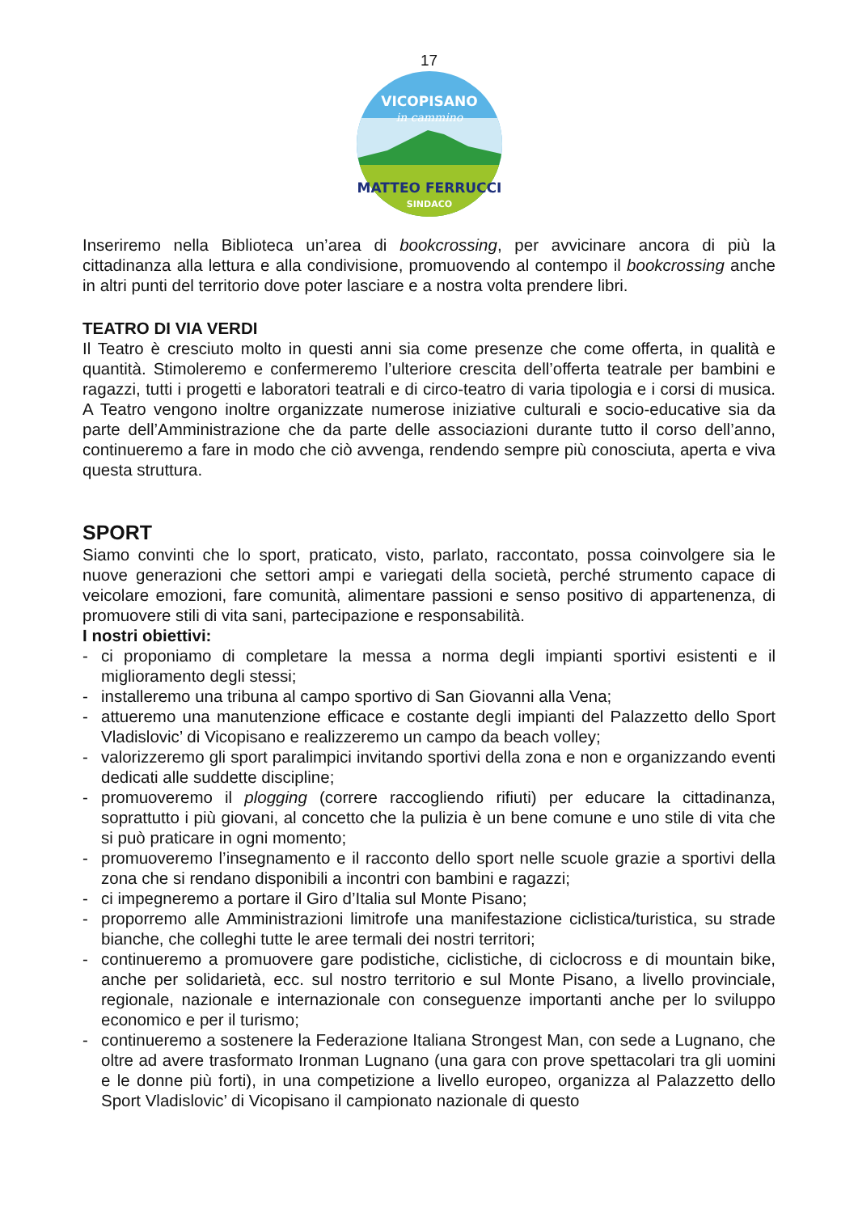17
VICOPISANO
in cammino
MATTEO FERRUCCI
SINDACO
Inseriremo nella Biblioteca un’area di bookcrossing, per avvicinare ancora di più la cittadinanza alla lettura e alla condivisione, promuovendo al contempo il bookcrossing anche in altri punti del territorio dove poter lasciare e a nostra volta prendere libri.
TEATRO DI VIA VERDI
Il Teatro è cresciuto molto in questi anni sia come presenze che come offerta, in qualità e quantità. Stimoleremo e confermeremo l’ulteriore crescita dell’offerta teatrale per bambini e ragazzi, tutti i progetti e laboratori teatrali e di circo-teatro di varia tipologia e i corsi di musica. A Teatro vengono inoltre organizzate numerose iniziative culturali e socio-educative sia da parte dell’Amministrazione che da parte delle associazioni durante tutto il corso dell’anno, continueremo a fare in modo che ciò avvenga, rendendo sempre più conosciuta, aperta e viva questa struttura.
SPORT
Siamo convinti che lo sport, praticato, visto, parlato, raccontato, possa coinvolgere sia le nuove generazioni che settori ampi e variegati della società, perché strumento capace di veicolare emozioni, fare comunità, alimentare passioni e senso positivo di appartenenza, di promuovere stili di vita sani, partecipazione e responsabilità.
I nostri obiettivi:
- ci proponiamo di completare la messa a norma degli impianti sportivi esistenti e il miglioramento degli stessi;
- installeremo una tribuna al campo sportivo di San Giovanni alla Vena;
- attueremo una manutenzione efficace e costante degli impianti del Palazzetto dello Sport Vladislovic’ di Vicopisano e realizzeremo un campo da beach volley;
- valorizzeremo gli sport paralimpici invitando sportivi della zona e non e organizzando eventi dedicati alle suddette discipline;
- promuoveremo il plogging (correre raccogliendo rifiuti) per educare la cittadinanza, soprattutto i più giovani, al concetto che la pulizia è un bene comune e uno stile di vita che si può praticare in ogni momento;
- promuoveremo l’insegnamento e il racconto dello sport nelle scuole grazie a sportivi della zona che si rendano disponibili a incontri con bambini e ragazzi;
- ci impegneremo a portare il Giro d’Italia sul Monte Pisano;
- proporremo alle Amministrazioni limitrofe una manifestazione ciclistica/turistica, su strade bianche, che colleghi tutte le aree termali dei nostri territori;
- continueremo a promuovere gare podistiche, ciclistiche, di ciclocross e di mountain bike, anche per solidarietà, ecc. sul nostro territorio e sul Monte Pisano, a livello provinciale, regionale, nazionale e internazionale con conseguenze importanti anche per lo sviluppo economico e per il turismo;
- continueremo a sostenere la Federazione Italiana Strongest Man, con sede a Lugnano, che oltre ad avere trasformato Ironman Lugnano (una gara con prove spettacolari tra gli uomini e le donne più forti), in una competizione a livello europeo, organizza al Palazzetto dello Sport Vladislovic’ di Vicopisano il campionato nazionale di questo